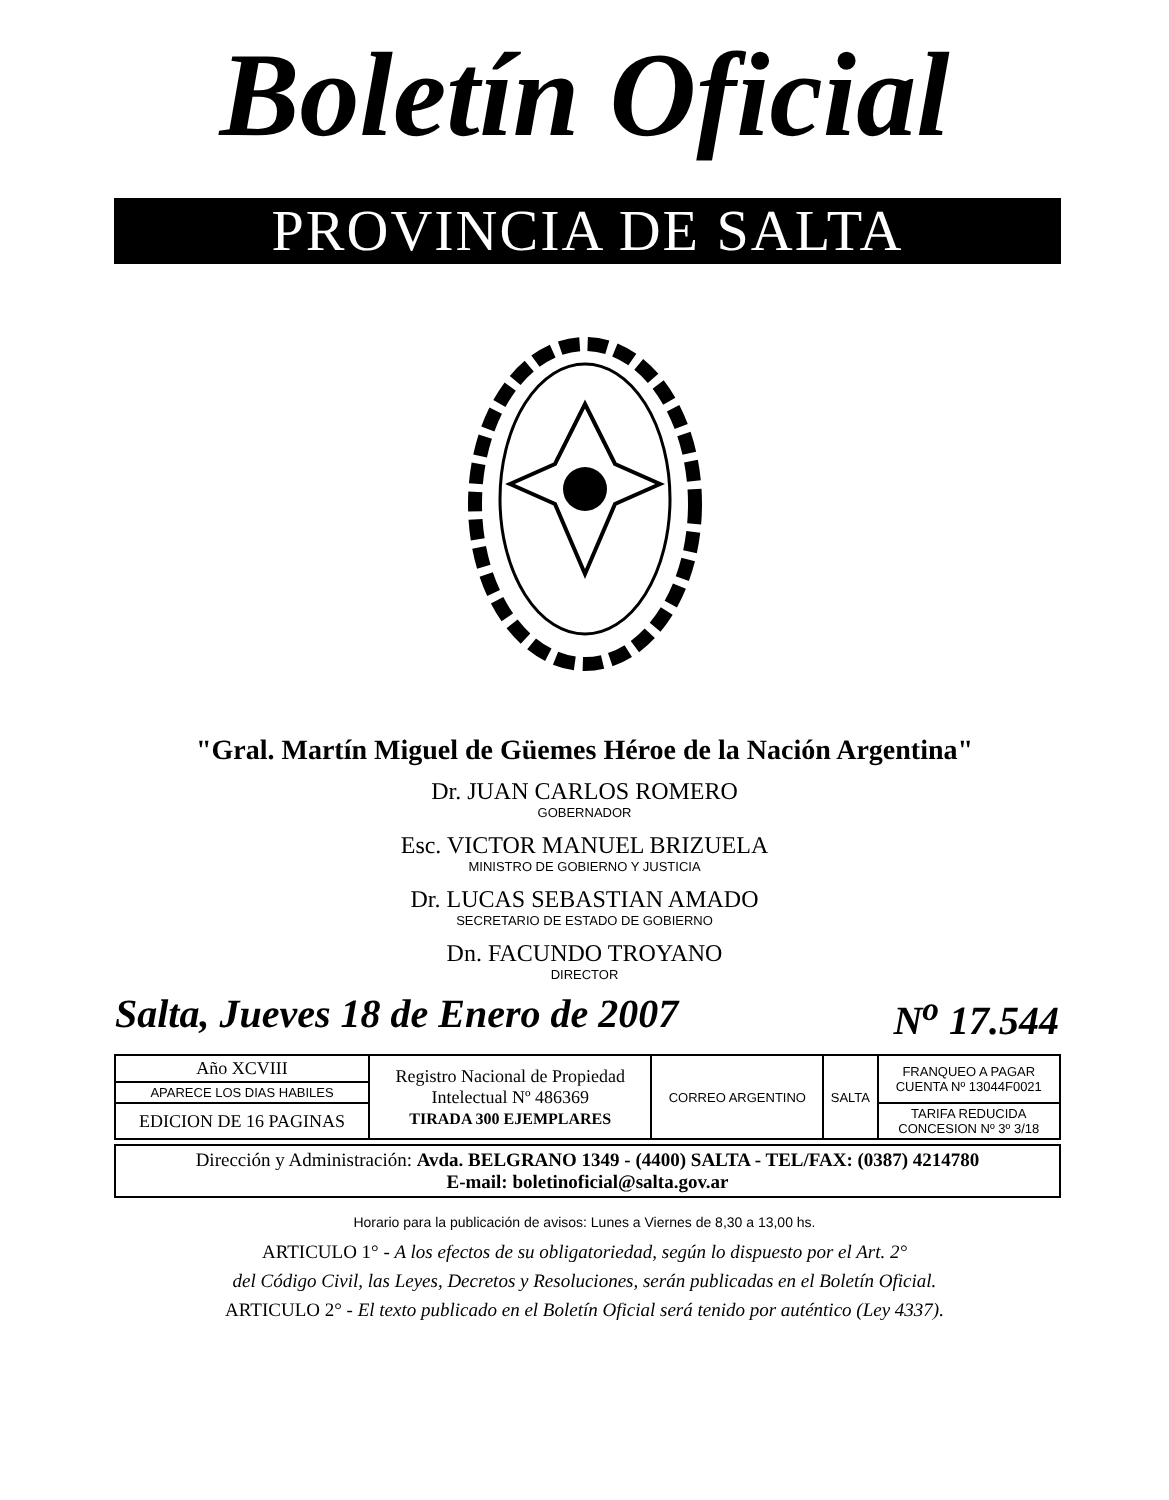Boletín Oficial
PROVINCIA DE SALTA
"Gral. Martín Miguel de Güemes Héroe de la Nación Argentina"
Dr. JUAN CARLOS ROMERO
GOBERNADOR
Esc. VICTOR MANUEL BRIZUELA
MINISTRO DE GOBIERNO Y JUSTICIA
Dr. LUCAS SEBASTIAN AMADO
SECRETARIO DE ESTADO DE GOBIERNO
Dn. FACUNDO TROYANO
DIRECTOR
Salta, Jueves 18 de Enero de 2007 N<sup>o</sup> 17.544
| Año XCVIII | Registro Nacional de Propiedad Intelectual Nº 486369 TIRADA 300 EJEMPLARES | CORREO ARGENTINO | SALTA | FRANQUEO A PAGAR CUENTA Nº 13044F0021 |
| APARECE LOS DIAS HABILES | | | | |
| EDICION DE 16 PAGINAS | | | | TARIFA REDUCIDA CONCESION Nº 3º 3/18 |
Dirección y Administración: Avda. BELGRANO 1349 - (4400) SALTA - TEL/FAX: (0387) 4214780
E-mail: boletinoficial@salta.gov.ar
Horario para la publicación de avisos: Lunes a Viernes de 8,30 a 13,00 hs.
ARTICULO 1° - A los efectos de su obligatoriedad, según lo dispuesto por el Art. 2°
del Código Civil, las Leyes, Decretos y Resoluciones, serán publicadas en el Boletín Oficial.
ARTICULO 2° - El texto publicado en el Boletín Oficial será tenido por auténtico (Ley 4337).